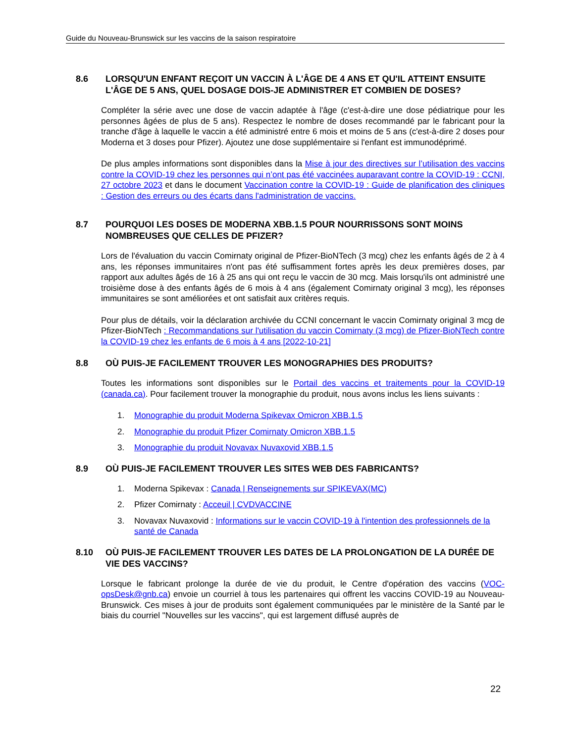Guide du Nouveau-Brunswick sur les vaccins de la saison respiratoire
8.6 LORSQU'UN ENFANT REÇOIT UN VACCIN À L'ÂGE DE 4 ANS ET QU'IL ATTEINT ENSUITE L'ÂGE DE 5 ANS, QUEL DOSAGE DOIS-JE ADMINISTRER ET COMBIEN DE DOSES?
Compléter la série avec une dose de vaccin adaptée à l'âge (c'est-à-dire une dose pédiatrique pour les personnes âgées de plus de 5 ans). Respectez le nombre de doses recommandé par le fabricant pour la tranche d'âge à laquelle le vaccin a été administré entre 6 mois et moins de 5 ans (c'est-à-dire 2 doses pour Moderna et 3 doses pour Pfizer). Ajoutez une dose supplémentaire si l'enfant est immunodéprimé.
De plus amples informations sont disponibles dans la Mise à jour des directives sur l’utilisation des vaccins contre la COVID-19 chez les personnes qui n’ont pas été vaccinées auparavant contre la COVID-19 : CCNI, 27 octobre 2023 et dans le document Vaccination contre la COVID-19 : Guide de planification des cliniques : Gestion des erreurs ou des écarts dans l'administration de vaccins.
8.7 POURQUOI LES DOSES DE MODERNA XBB.1.5 POUR NOURRISSONS SONT MOINS NOMBREUSES QUE CELLES DE PFIZER?
Lors de l'évaluation du vaccin Comirnaty original de Pfizer-BioNTech (3 mcg) chez les enfants âgés de 2 à 4 ans, les réponses immunitaires n'ont pas été suffisamment fortes après les deux premières doses, par rapport aux adultes âgés de 16 à 25 ans qui ont reçu le vaccin de 30 mcg. Mais lorsqu'ils ont administré une troisième dose à des enfants âgés de 6 mois à 4 ans (également Comirnaty original 3 mcg), les réponses immunitaires se sont améliorées et ont satisfait aux critères requis.
Pour plus de détails, voir la déclaration archivée du CCNI concernant le vaccin Comirnaty original 3 mcg de Pfizer-BioNTech : Recommandations sur l'utilisation du vaccin Comirnaty (3 mcg) de Pfizer-BioNTech contre la COVID-19 chez les enfants de 6 mois à 4 ans [2022-10-21]
8.8 OÙ PUIS-JE FACILEMENT TROUVER LES MONOGRAPHIES DES PRODUITS?
Toutes les informations sont disponibles sur le Portail des vaccins et traitements pour la COVID-19 (canada.ca). Pour facilement trouver la monographie du produit, nous avons inclus les liens suivants :
1. Monographie du produit Moderna Spikevax Omicron XBB.1.5
2. Monographie du produit Pfizer Comirnaty Omicron XBB.1.5
3. Monographie du produit Novavax Nuvaxovid XBB.1.5
8.9 OÙ PUIS-JE FACILEMENT TROUVER LES SITES WEB DES FABRICANTS?
1. Moderna Spikevax : Canada | Renseignements sur SPIKEVAX(MC)
2. Pfizer Comirnaty : Acceuil | CVDVACCINE
3. Novavax Nuvaxovid : Informations sur le vaccin COVID-19 à l'intention des professionnels de la santé de Canada
8.10 OÙ PUIS-JE FACILEMENT TROUVER LES DATES DE LA PROLONGATION DE LA DURÉE DE VIE DES VACCINS?
Lorsque le fabricant prolonge la durée de vie du produit, le Centre d'opération des vaccins (VOC-opsDesk@gnb.ca) envoie un courriel à tous les partenaires qui offrent les vaccins COVID-19 au Nouveau-Brunswick. Ces mises à jour de produits sont également communiquées par le ministère de la Santé par le biais du courriel "Nouvelles sur les vaccins", qui est largement diffusé auprès de
22